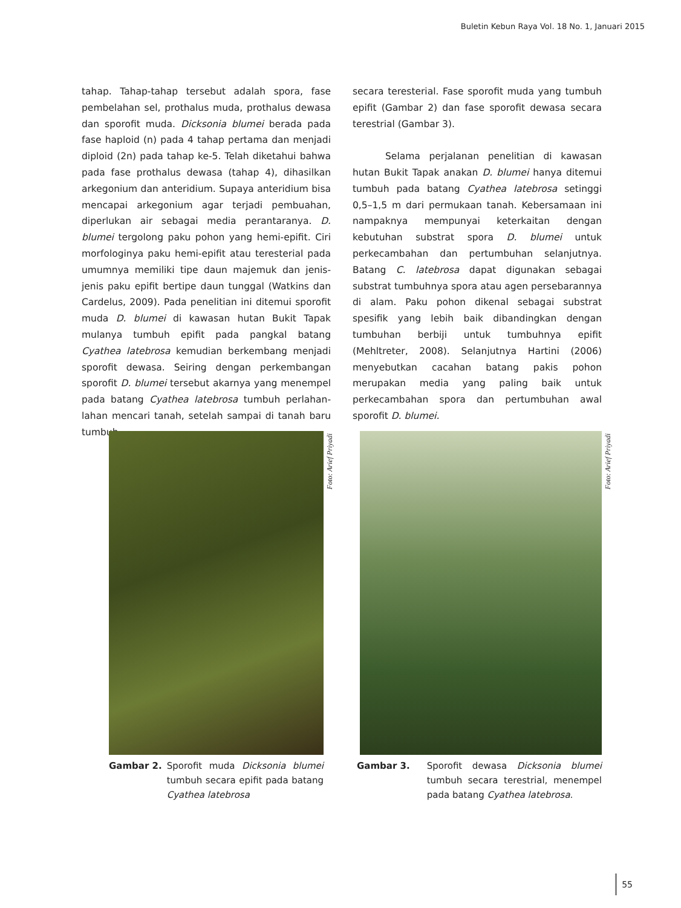Buletin Kebun Raya Vol. 18 No. 1, Januari 2015
tahap. Tahap-tahap tersebut adalah spora, fase pembelahan sel, prothalus muda, prothalus dewasa dan sporofit muda. Dicksonia blumei berada pada fase haploid (n) pada 4 tahap pertama dan menjadi diploid (2n) pada tahap ke-5. Telah diketahui bahwa pada fase prothalus dewasa (tahap 4), dihasilkan arkegonium dan anteridium. Supaya anteridium bisa mencapai arkegonium agar terjadi pembuahan, diperlukan air sebagai media perantaranya. D. blumei tergolong paku pohon yang hemi-epifit. Ciri morfologinya paku hemi-epifit atau teresterial pada umumnya memiliki tipe daun majemuk dan jenis-jenis paku epifit bertipe daun tunggal (Watkins dan Cardelus, 2009). Pada penelitian ini ditemui sporofit muda D. blumei di kawasan hutan Bukit Tapak mulanya tumbuh epifit pada pangkal batang Cyathea latebrosa kemudian berkembang menjadi sporofit dewasa. Seiring dengan perkembangan sporofit D. blumei tersebut akarnya yang menempel pada batang Cyathea latebrosa tumbuh perlahan-lahan mencari tanah, setelah sampai di tanah baru tumbuh
secara teresterial. Fase sporofit muda yang tumbuh epifit (Gambar 2) dan fase sporofit dewasa secara terestrial (Gambar 3).
Selama perjalanan penelitian di kawasan hutan Bukit Tapak anakan D. blumei hanya ditemui tumbuh pada batang Cyathea latebrosa setinggi 0,5–1,5 m dari permukaan tanah. Kebersamaan ini nampaknya mempunyai keterkaitan dengan kebutuhan substrat spora D. blumei untuk perkecambahan dan pertumbuhan selanjutnya. Batang C. latebrosa dapat digunakan sebagai substrat tumbuhnya spora atau agen persebarannya di alam. Paku pohon dikenal sebagai substrat spesifik yang lebih baik dibandingkan dengan tumbuhan berbiji untuk tumbuhnya epifit (Mehltreter, 2008). Selanjutnya Hartini (2006) menyebutkan cacahan batang pakis pohon merupakan media yang paling baik untuk perkecambahan spora dan pertumbuhan awal sporofit D. blumei.
Foto: Arief Priyadi
Gambar 2. Sporofit muda Dicksonia blumei tumbuh secara epifit pada batang Cyathea latebrosa
Foto: Arief Priyadi
Gambar 3. Sporofit dewasa Dicksonia blumei tumbuh secara terestrial, menempel pada batang Cyathea latebrosa.
55